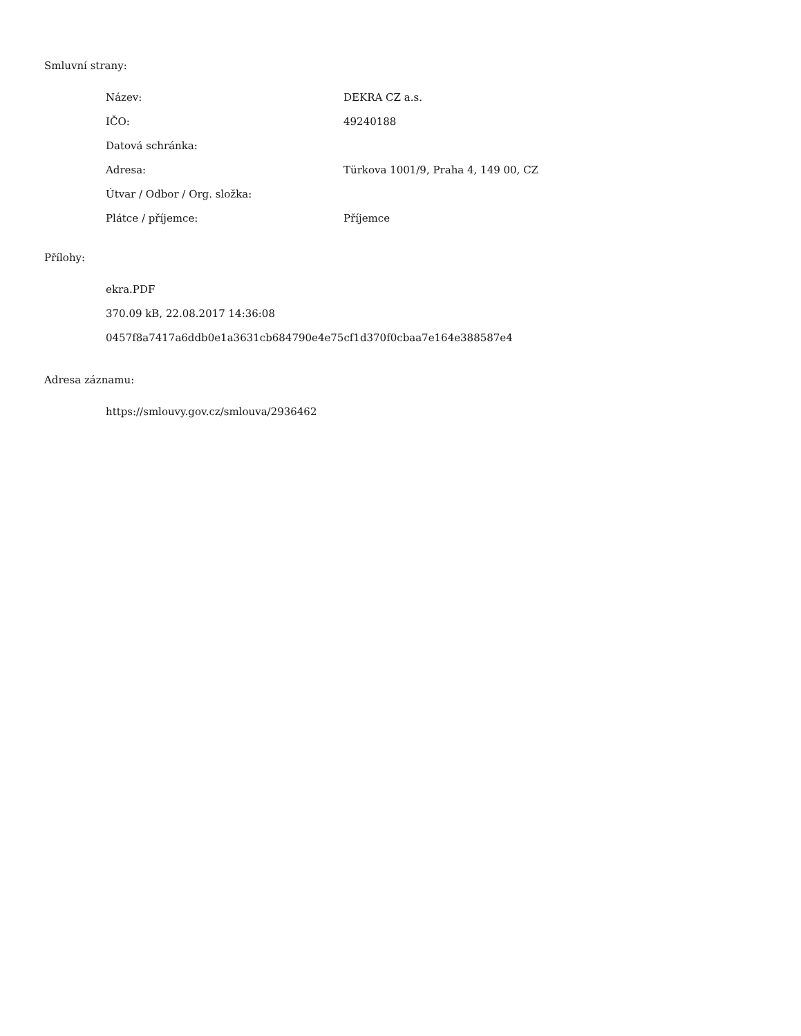Smluvní strany:
| Název: | DEKRA CZ a.s. |
| IČO: | 49240188 |
| Datová schránka: | |
| Adresa: | Türkova 1001/9, Praha 4, 149 00, CZ |
| Útvar / Odbor / Org. složka: | |
| Plátce / příjemce: | Příjemce |
Přílohy:
ekra.PDF
370.09 kB, 22.08.2017 14:36:08
0457f8a7417a6ddb0e1a3631cb684790e4e75cf1d370f0cbaa7e164e388587e4
Adresa záznamu:
https://smlouvy.gov.cz/smlouva/2936462